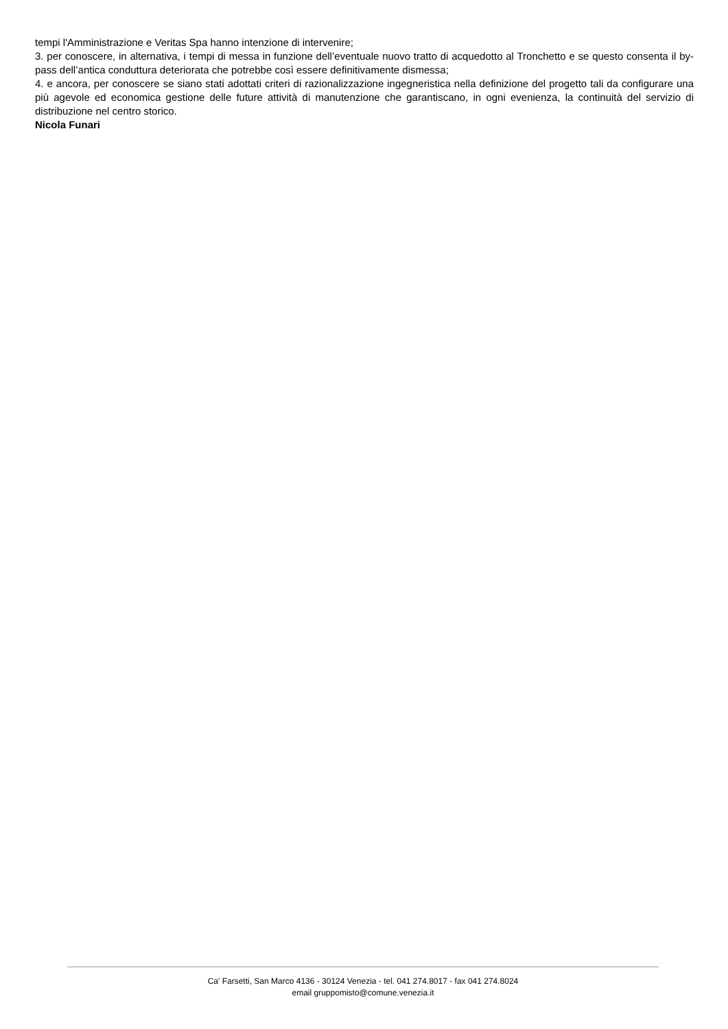tempi l'Amministrazione e Veritas Spa hanno intenzione di intervenire;
3. per conoscere, in alternativa, i tempi di messa in funzione dell’eventuale nuovo tratto di acquedotto al Tronchetto e se questo consenta il by-pass dell’antica conduttura deteriorata che potrebbe così essere definitivamente dismessa;
4. e ancora, per conoscere se siano stati adottati criteri di razionalizzazione ingegneristica nella definizione del progetto tali da configurare una più agevole ed economica gestione delle future attività di manutenzione che garantiscano, in ogni evenienza, la continuità del servizio di distribuzione nel centro storico.
Nicola Funari
Ca' Farsetti, San Marco 4136 - 30124 Venezia - tel. 041 274.8017 - fax 041 274.8024
email gruppomisto@comune.venezia.it